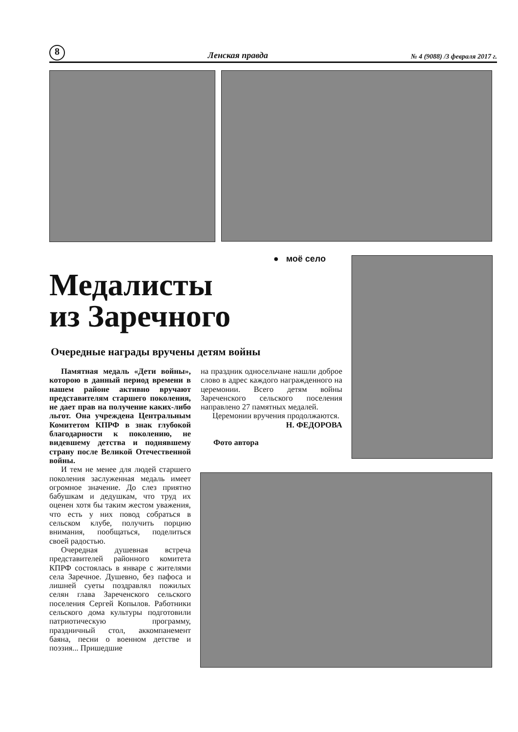8 Ленская правда № 4 (9088) /3 февраля 2017 г.
● моё село
Медалисты
из Заречного
Очередные награды вручены детям войны
Памятная медаль «Дети войны», которою в данный период времени в нашем районе активно вручают представителям старшего поколения, не дает прав на получение каких-либо льгот. Она учреждена Центральным Комитетом КПРФ в знак глубокой благодарности к поколению, не видевшему детства и поднявшему страну после Великой Отечественной войны.
И тем не менее для людей старшего поколения заслуженная медаль имеет огромное значение. До слез приятно бабушкам и дедушкам, что труд их оценен хотя бы таким жестом уважения, что есть у них повод собраться в сельском клубе, получить порцию внимания, пообщаться, поделиться своей радостью.
Очередная душевная встреча представителей районного комитета КПРФ состоялась в январе с жителями села Заречное. Душевно, без пафоса и лишней суеты поздравлял пожилых селян глава Зареченского сельского поселения Сергей Копылов. Работники сельского дома культуры подготовили патриотическую программу, праздничный стол, аккомпанемент баяна, песни о военном детстве и поэзия... Пришедшие
на праздник односельчане нашли доброе слово в адрес каждого награжденного на церемонии. Всего детям войны Зареченского сельского поселения направлено 27 памятных медалей.
Церемонии вручения продолжаются.
Н. ФЕДОРОВА
Фото автора